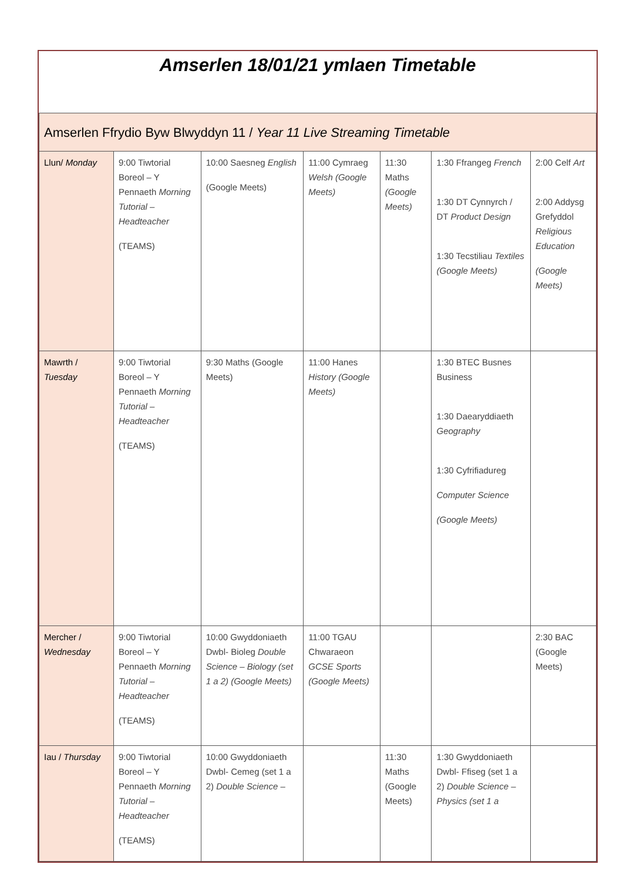Amserlen 18/01/21 ymlaen Timetable
| Amserlen Ffrydio Byw Blwyddyn 11 / Year 11 Live Streaming Timetable | | | | | | |
| Llun/ Monday | 9:00 Tiwtorial Boreol – Y Pennaeth Morning Tutorial – Headteacher (TEAMS) | 10:00 Saesneg English (Google Meets) | 11:00 Cymraeg Welsh (Google Meets) | 11:30 Maths (Google Meets) | 1:30 Ffrangeg French 1:30 DT Cynnyrch / DT Product Design 1:30 Tecstiliau Textiles (Google Meets) | 2:00 Celf Art 2:00 Addysg Grefyddol Religious Education (Google Meets) |
| Mawrth / Tuesday | 9:00 Tiwtorial Boreol – Y Pennaeth Morning Tutorial – Headteacher (TEAMS) | 9:30 Maths (Google Meets) | 11:00 Hanes History (Google Meets) | | 1:30 BTEC Busnes Business 1:30 Daearyddiaeth Geography 1:30 Cyfrifiadureg Computer Science (Google Meets) | |
| Mercher / Wednesday | 9:00 Tiwtorial Boreol – Y Pennaeth Morning Tutorial – Headteacher (TEAMS) | 10:00 Gwyddoniaeth Dwbl- Bioleg Double Science – Biology (set 1 a 2) (Google Meets) | 11:00 TGAU Chwaraeon GCSE Sports (Google Meets) | | | 2:30 BAC (Google Meets) |
| Iau / Thursday | 9:00 Tiwtorial Boreol – Y Pennaeth Morning Tutorial – Headteacher (TEAMS) | 10:00 Gwyddoniaeth Dwbl- Cemeg (set 1 a 2) Double Science – | | 11:30 Maths (Google Meets) | 1:30 Gwyddoniaeth Dwbl- Ffiseg (set 1 a 2) Double Science – Physics (set 1 a | |